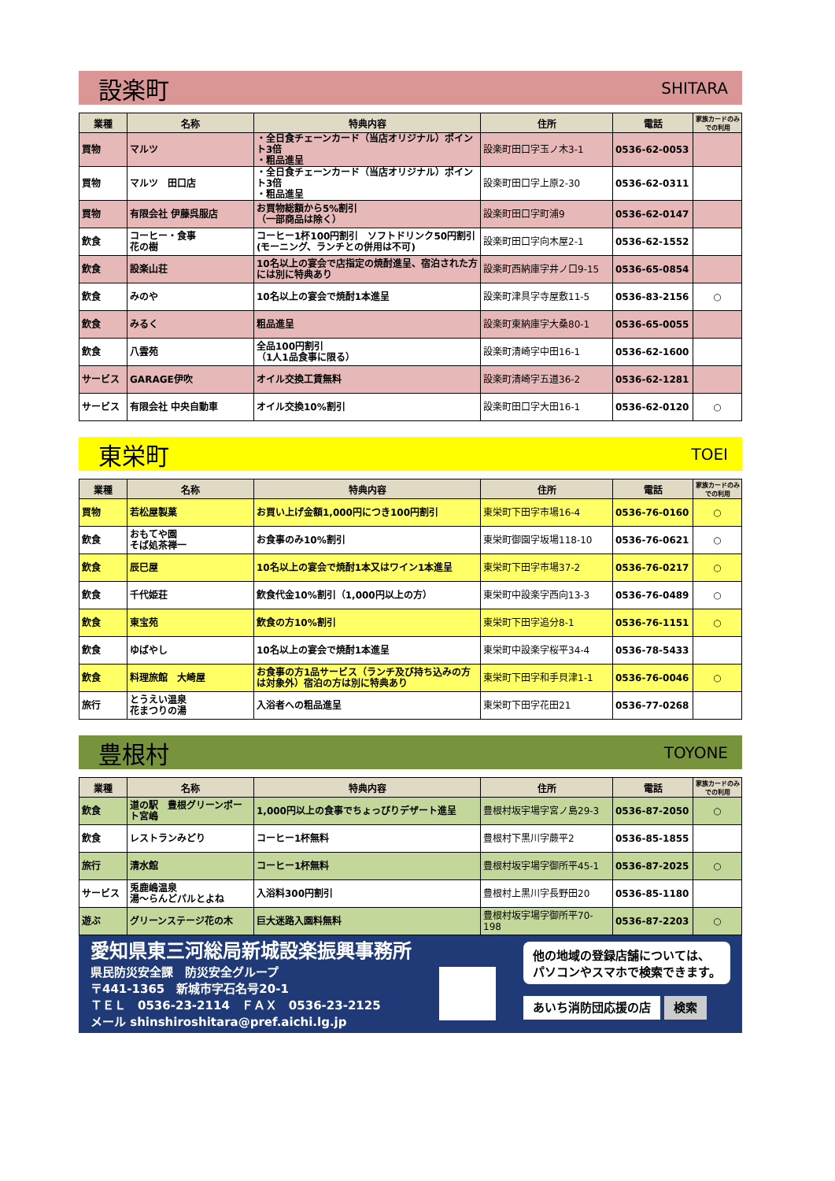設楽町 SHITARA
| 業種 | 名称 | 特典内容 | 住所 | 電話 | 家族カードのみでの利用 |
| --- | --- | --- | --- | --- | --- |
| 買物 | マルツ | ・全日食チェーンカード（当店オリジナル）ポイント3倍 ・粗品進呈 | 設楽町田口字玉ノ木3-1 | 0536-62-0053 | |
| 買物 | マルツ 田口店 | ・全日食チェーンカード（当店オリジナル）ポイント3倍 ・粗品進呈 | 設楽町田口字上原2-30 | 0536-62-0311 | |
| 買物 | 有限会社 伊藤呉服店 | お買物総額から5%割引 （一部商品は除く） | 設楽町田口字町浦9 | 0536-62-0147 | |
| 飲食 | コーヒー・食事 花の樹 | コーヒー1杯100円割引 ソフトドリンク50円割引 (モーニング、ランチとの併用は不可) | 設楽町田口字向木屋2-1 | 0536-62-1552 | |
| 飲食 | 設楽山荘 | 10名以上の宴会で店指定の焼酎進呈、宿泊された方には別に特典あり | 設楽町西納庫字井ノ口9-15 | 0536-65-0854 | |
| 飲食 | みのや | 10名以上の宴会で焼酎1本進呈 | 設楽町津具字寺屋敷11-5 | 0536-83-2156 | ○ |
| 飲食 | みるく | 粗品進呈 | 設楽町東納庫字大桑80-1 | 0536-65-0055 | |
| 飲食 | 八雲苑 | 全品100円割引 （1人1品食事に限る） | 設楽町清崎字中田16-1 | 0536-62-1600 | |
| サービス | GARAGE伊吹 | オイル交換工賃無料 | 設楽町清崎字五道36-2 | 0536-62-1281 | |
| サービス | 有限会社 中央自動車 | オイル交換10%割引 | 設楽町田口字大田16-1 | 0536-62-0120 | ○ |
東栄町 TOEI
| 業種 | 名称 | 特典内容 | 住所 | 電話 | 家族カードのみでの利用 |
| --- | --- | --- | --- | --- | --- |
| 買物 | 若松屋製菓 | お買い上げ金額1,000円につき100円割引 | 東栄町下田字市場16-4 | 0536-76-0160 | ○ |
| 飲食 | おもてや園 そば処茶禅一 | お食事のみ10%割引 | 東栄町御園字坂場118-10 | 0536-76-0621 | ○ |
| 飲食 | 辰巳屋 | 10名以上の宴会で焼酎1本又はワイン1本進呈 | 東栄町下田字市場37-2 | 0536-76-0217 | ○ |
| 飲食 | 千代姫荘 | 飲食代金10%割引（1,000円以上の方） | 東栄町中設楽字西向13-3 | 0536-76-0489 | ○ |
| 飲食 | 東宝苑 | 飲食の方10%割引 | 東栄町下田字追分8-1 | 0536-76-1151 | ○ |
| 飲食 | ゆばやし | 10名以上の宴会で焼酎1本進呈 | 東栄町中設楽字桜平34-4 | 0536-78-5433 | |
| 飲食 | 料理旅館 大崎屋 | お食事の方1品サービス（ランチ及び持ち込みの方は対象外）宿泊の方は別に特典あり | 東栄町下田字和手貝津1-1 | 0536-76-0046 | ○ |
| 旅行 | とうえい温泉 花まつりの湯 | 入浴者への粗品進呈 | 東栄町下田字花田21 | 0536-77-0268 | |
豊根村 TOYONE
| 業種 | 名称 | 特典内容 | 住所 | 電話 | 家族カードのみでの利用 |
| --- | --- | --- | --- | --- | --- |
| 飲食 | 道の駅 豊根グリーンポート宮嶋 | 1,000円以上の食事でちょっぴりデザート進呈 | 豊根村坂宇場字宮ノ島29-3 | 0536-87-2050 | ○ |
| 飲食 | レストランみどり | コーヒー1杯無料 | 豊根村下黒川字蕨平2 | 0536-85-1855 | |
| 旅行 | 清水館 | コーヒー1杯無料 | 豊根村坂宇場字御所平45-1 | 0536-87-2025 | ○ |
| サービス | 兎鹿嶋温泉 湯～らんどパルとよね | 入浴料300円割引 | 豊根村上黒川字長野田20 | 0536-85-1180 | |
| 遊ぶ | グリーンステージ花の木 | 巨大迷路入園料無料 | 豊根村坂宇場字御所平70-198 | 0536-87-2203 | ○ |
愛知県東三河総局新城設楽振興事務所
県民防災安全課　防災安全グループ
〒441-1365　新城市字石名号20-1
ＴＥＬ　0536-23-2114　ＦＡＸ　0536-23-2125
メール shinshiroshitara@pref.aichi.lg.jp
他の地域の登録店舗については、
パソコンやスマホで検索できます。
あいち消防団応援の店 検索